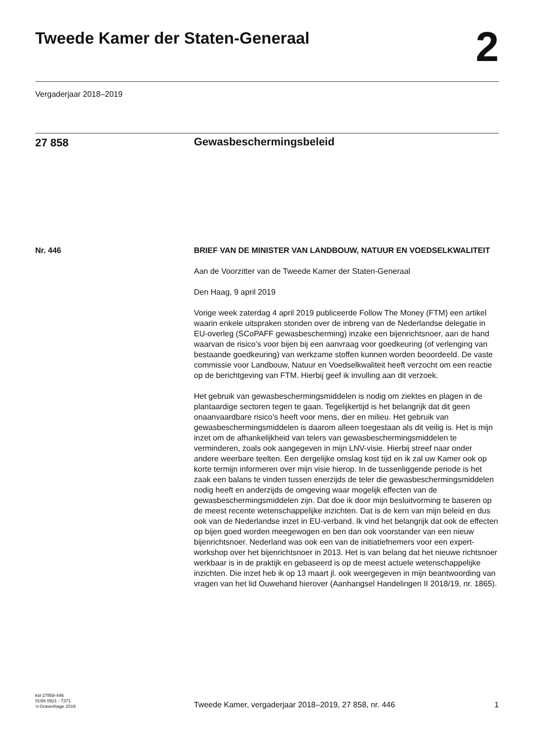Tweede Kamer der Staten-Generaal
2
Vergaderjaar 2018–2019
27 858
Gewasbeschermingsbeleid
Nr. 446
BRIEF VAN DE MINISTER VAN LANDBOUW, NATUUR EN VOEDSELKWALITEIT
Aan de Voorzitter van de Tweede Kamer der Staten-Generaal
Den Haag, 9 april 2019
Vorige week zaterdag 4 april 2019 publiceerde Follow The Money (FTM) een artikel waarin enkele uitspraken stonden over de inbreng van de Nederlandse delegatie in EU-overleg (SCoPAFF gewasbescherming) inzake een bijenrichtsnoer, aan de hand waarvan de risico’s voor bijen bij een aanvraag voor goedkeuring (of verlenging van bestaande goedkeuring) van werkzame stoffen kunnen worden beoordeeld. De vaste commissie voor Landbouw, Natuur en Voedselkwaliteit heeft verzocht om een reactie op de berichtgeving van FTM. Hierbij geef ik invulling aan dit verzoek.
Het gebruik van gewasbeschermingsmiddelen is nodig om ziektes en plagen in de plantaardige sectoren tegen te gaan. Tegelijkertijd is het belangrijk dat dit geen onaanvaardbare risico’s heeft voor mens, dier en milieu. Het gebruik van gewasbeschermingsmiddelen is daarom alleen toegestaan als dit veilig is. Het is mijn inzet om de afhankelijkheid van telers van gewasbeschermingsmiddelen te verminderen, zoals ook aangegeven in mijn LNV-visie. Hierbij streef naar onder andere weerbare teelten. Een dergelijke omslag kost tijd en ik zal uw Kamer ook op korte termijn informeren over mijn visie hierop. In de tussenliggende periode is het zaak een balans te vinden tussen enerzijds de teler die gewasbeschermingsmiddelen nodig heeft en anderzijds de omgeving waar mogelijk effecten van de gewasbeschermingsmiddelen zijn. Dat doe ik door mijn besluitvorming te baseren op de meest recente wetenschappelijke inzichten. Dat is de kern van mijn beleid en dus ook van de Nederlandse inzet in EU-verband. Ik vind het belangrijk dat ook de effecten op bijen goed worden meegewogen en ben dan ook voorstander van een nieuw bijenrichtsnoer. Nederland was ook een van de initiatiefnemers voor een expert-workshop over het bijenrichtsnoer in 2013. Het is van belang dat het nieuwe richtsnoer werkbaar is in de praktijk en gebaseerd is op de meest actuele wetenschappelijke inzichten. Die inzet heb ik op 13 maart jl. ook weergegeven in mijn beantwoording van vragen van het lid Ouwehand hierover (Aanhangsel Handelingen II 2018/19, nr. 1865).
kst-27858-446
ISSN 0921 - 7371
’s-Gravenhage 2019
Tweede Kamer, vergaderjaar 2018–2019, 27 858, nr. 446
1